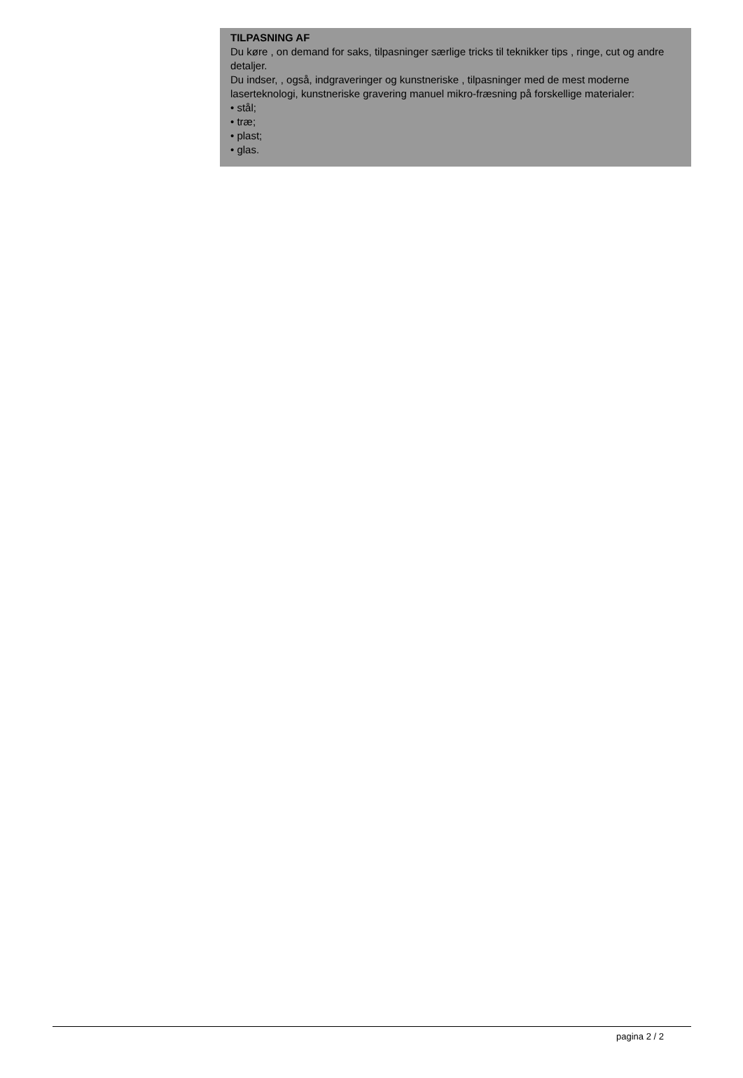TILPASNING AF
Du køre , on demand for saks, tilpasninger særlige tricks til teknikker tips , ringe, cut og andre detaljer.
Du indser, , også, indgraveringer og kunstneriske , tilpasninger med de mest moderne laserteknologi, kunstneriske gravering manuel mikro-fræsning på forskellige materialer:
• stål;
• træ;
• plast;
• glas.
pagina 2 / 2